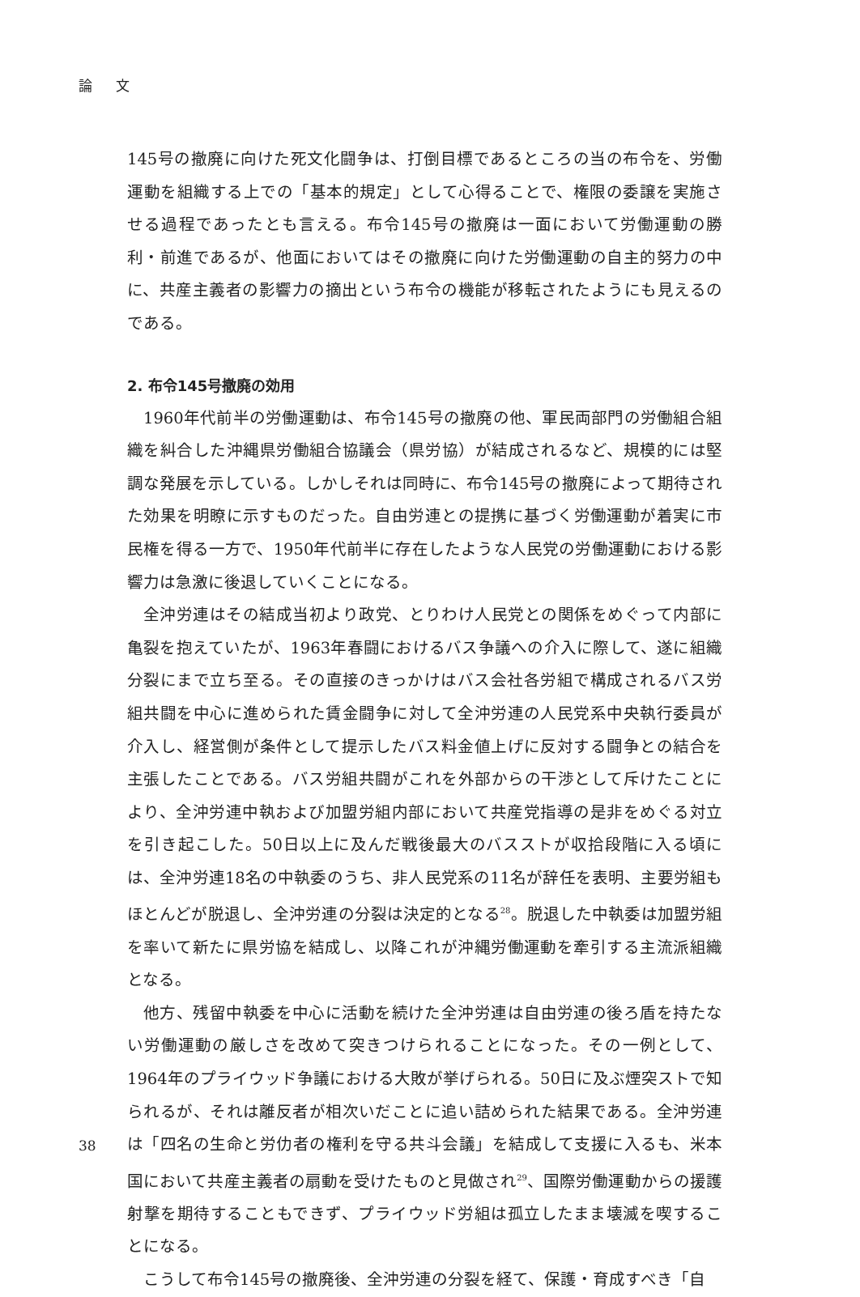論 文
145号の撤廃に向けた死文化闘争は、打倒目標であるところの当の布令を、労働運動を組織する上での「基本的規定」として心得ることで、権限の委譲を実施させる過程であったとも言える。布令145号の撤廃は一面において労働運動の勝利・前進であるが、他面においてはその撤廃に向けた労働運動の自主的努力の中に、共産主義者の影響力の摘出という布令の機能が移転されたようにも見えるのである。
2. 布令145号撤廃の効用
1960年代前半の労働運動は、布令145号の撤廃の他、軍民両部門の労働組合組織を糾合した沖縄県労働組合協議会（県労協）が結成されるなど、規模的には堅調な発展を示している。しかしそれは同時に、布令145号の撤廃によって期待された効果を明瞭に示すものだった。自由労連との提携に基づく労働運動が着実に市民権を得る一方で、1950年代前半に存在したような人民党の労働運動における影響力は急激に後退していくことになる。
全沖労連はその結成当初より政党、とりわけ人民党との関係をめぐって内部に亀裂を抱えていたが、1963年春闘におけるバス争議への介入に際して、遂に組織分裂にまで立ち至る。その直接のきっかけはバス会社各労組で構成されるバス労組共闘を中心に進められた賃金闘争に対して全沖労連の人民党系中央執行委員が介入し、経営側が条件として提示したバス料金値上げに反対する闘争との結合を主張したことである。バス労組共闘がこれを外部からの干渉として斥けたことにより、全沖労連中執および加盟労組内部において共産党指導の是非をめぐる対立を引き起こした。50日以上に及んだ戦後最大のバスストが収拾段階に入る頃には、全沖労連18名の中執委のうち、非人民党系の11名が辞任を表明、主要労組もほとんどが脱退し、全沖労連の分裂は決定的となる<sup>28</sup>。脱退した中執委は加盟労組を率いて新たに県労協を結成し、以降これが沖縄労働運動を牽引する主流派組織となる。
他方、残留中執委を中心に活動を続けた全沖労連は自由労連の後ろ盾を持たない労働運動の厳しさを改めて突きつけられることになった。その一例として、1964年のプライウッド争議における大敗が挙げられる。50日に及ぶ煙突ストで知られるが、それは離反者が相次いだことに追い詰められた結果である。全沖労連は「四名の生命と労仂者の権利を守る共斗会議」を結成して支援に入るも、米本国において共産主義者の扇動を受けたものと見做され<sup>29</sup>、国際労働運動からの援護射撃を期待することもできず、プライウッド労組は孤立したまま壊滅を喫することになる。
こうして布令145号の撤廃後、全沖労連の分裂を経て、保護・育成すべき「自
38